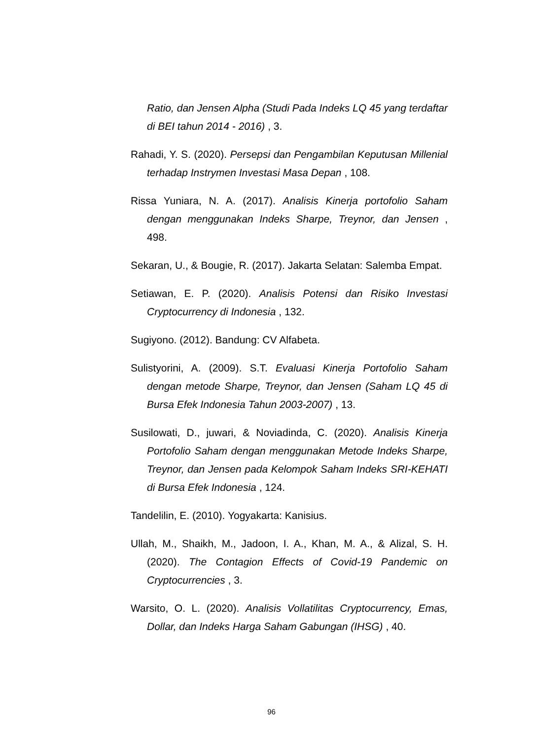Ratio, dan Jensen Alpha (Studi Pada Indeks LQ 45 yang terdaftar di BEI tahun 2014 - 2016) , 3.
Rahadi, Y. S. (2020). Persepsi dan Pengambilan Keputusan Millenial terhadap Instrymen Investasi Masa Depan , 108.
Rissa Yuniara, N. A. (2017). Analisis Kinerja portofolio Saham dengan menggunakan Indeks Sharpe, Treynor, dan Jensen , 498.
Sekaran, U., & Bougie, R. (2017). Jakarta Selatan: Salemba Empat.
Setiawan, E. P. (2020). Analisis Potensi dan Risiko Investasi Cryptocurrency di Indonesia , 132.
Sugiyono. (2012). Bandung: CV Alfabeta.
Sulistyorini, A. (2009). S.T. Evaluasi Kinerja Portofolio Saham dengan metode Sharpe, Treynor, dan Jensen (Saham LQ 45 di Bursa Efek Indonesia Tahun 2003-2007) , 13.
Susilowati, D., juwari, & Noviadinda, C. (2020). Analisis Kinerja Portofolio Saham dengan menggunakan Metode Indeks Sharpe, Treynor, dan Jensen pada Kelompok Saham Indeks SRI-KEHATI di Bursa Efek Indonesia , 124.
Tandelilin, E. (2010). Yogyakarta: Kanisius.
Ullah, M., Shaikh, M., Jadoon, I. A., Khan, M. A., & Alizal, S. H. (2020). The Contagion Effects of Covid-19 Pandemic on Cryptocurrencies , 3.
Warsito, O. L. (2020). Analisis Vollatilitas Cryptocurrency, Emas, Dollar, dan Indeks Harga Saham Gabungan (IHSG) , 40.
96